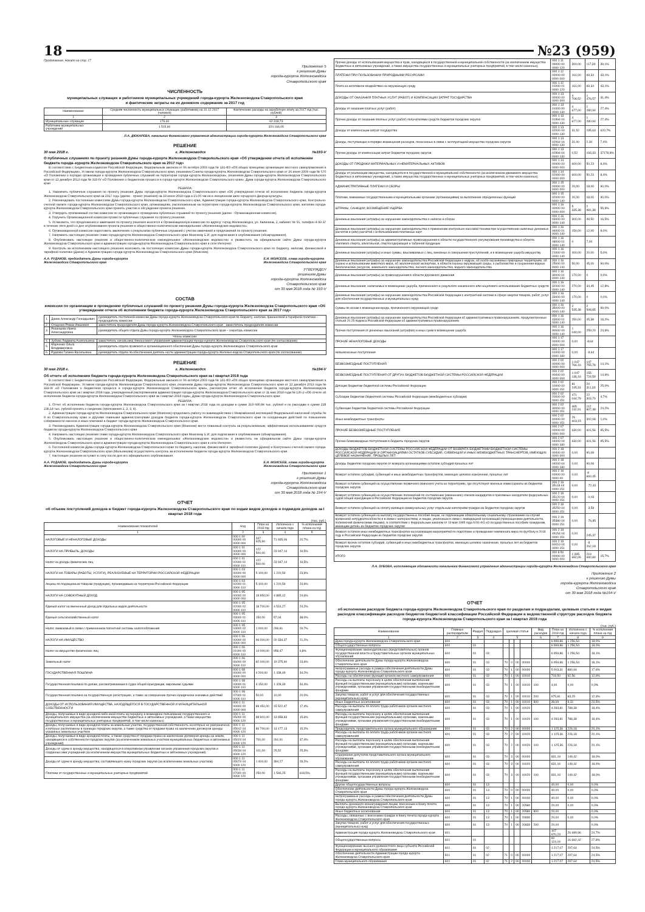18 №23 (959)
Продолжение. Начало на стр. 17
Приложение 5
к решению Думы
города-курорта Железноводска
Ставропольского края
ЧИСЛЕННОСТЬ
муниципальных служащих и работников муниципальных учреждений города-курорта Железноводска Ставропольского края
и фактические затраты на их денежное содержание за 2017 год
| Наименование | Средняя численность муниципальных служащих (работников) на 31.12.2017 (человек) | Фактические расходы на заработную плату за 2017 год (тыс. рублей) |
| --- | --- | --- |
| 1 | 2 | 3 |
| Муниципальные служащие | 176,60 | 62 318,73 |
| Работники муниципальных учреждений | 1 515,90 | 324 166,05 |
Л.А. ДЮКАРЕВА, начальник Финансового управления администрации города-курорта Железноводска Ставропольского края
РЕШЕНИЕ
30 мая 2018 г. г. Железноводск №193-V
О публичных слушаниях по проекту решения Думы города-курорта Железноводска Ставропольского края «Об утверждении отчета об исполнении бюджета города–курорта Железноводска Ставропольского края за 2017 год»
В соответствии с Бюджетным кодексом Российской Федерации, Федеральным законом от 06 октября 2003 года № 131-ФЗ «Об общих принципах организации местного самоуправления в Российской Федерации», Уставом города-курорта Железноводска Ставропольского края, решением Совета города-курорта Железноводска Ставропольского края от 26 июня 2009 года № 570 «О Положении о порядке организации и проведения публичных слушаний на территории города-курорта Железноводска», решением Думы города-курорта Железноводска Ставропольского края от 12 декабря 2013 года № 333-IV «О Положении о бюджетном процессе в городе-курорте Железноводске Ставропольского края», Дума города-курорта Железноводска Ставропольского края
РЕШИЛА:
1. Назначить публичные слушания по проекту решения Думы города-курорта Железноводска Ставропольского края «Об утверждении отчета об исполнении бюджета города-курорта Железноводска Ставропольского края за 2017 год» (далее - проект решения) на 19 июня 2018 года в 15.00 часов в лекционном зале городского Дворца культуры.
2. Рекомендовать постоянным комиссиям Думы города-курорта Железноводска Ставропольского края, Администрации города-курорта Железноводска Ставропольского края, Контрольно-счетной палате города-курорта Железноводска Ставропольского края, организациям, расположенным на территории города-курорта Железноводска Ставропольского края, жителям города-курорта Железноводска Ставропольского края принять участие в обсуждении проекта решения.
3. Утвердить прилагаемый состав комиссии по организации и проведению публичных слушаний по проекту решения (далее - Организационная комиссия).
4. Поручить Организационной комиссии провести публичные слушания по проекту решения.
5. Установить, что предложения и замечания по проекту решения вносятся в Организационную комиссию по адресу: город Железноводск, ул. Калинина, 2, кабинет № 55, телефон 4-93-37 в течение пяти дней со дня опубликования проекта решения в общественно-политическом еженедельнике «Железноводские ведомости».
6. Организационной комиссии подготовить заключение о результатах публичных слушаний с учетом замечаний и предложений по проекту решения.
7. Направить настоящее решение главе города-курорта Железноводска Ставропольского края Моисееву Е.И. для подписания и опубликования (обнародования).
8. Опубликовать настоящее решение в общественно-политическом еженедельнике «Железноводские ведомости» и разместить на официальном сайте Думы города-курорта Железноводска Ставропольского края и администрации города-курорта Железноводска Ставропольского края в сети Интернет.
9. Контроль за исполнением настоящего решения возложить на постоянную комиссию Думы города-курорта Железноводска Ставропольского края по бюджету, налогам, финансовой и тарифной политике (Дзиов) и Администрацию города-курорта Железноводска Ставропольского края (Моисеев).
А.А. РУДАКОВ, председатель Думы города-курорта
Железноводска Ставропольского края Е.И. МОИСЕЕВ, глава города-курорта
Железноводска Ставропольского края
УТВЕРЖДЕН
решением Думы
города-курорта Железноводска
Ставропольского края
от 30 мая 2018 года № 193-V
СОСТАВ
комиссии по организации и проведению публичных слушаний по проекту решения Думы города-курорта Железноводска Ставропольского края «Об утверждении отчета об исполнении бюджета города-курорта Железноводска Ставропольского края за 2017 год»
| 1. | Дзиов Александр Геннадьевич | руководитель постоянной комиссии Думы города-курорта Железноводска Ставропольского края по бюджету, налогам, финансовой и тарифной политике – председатель комиссии |
| 2. | Стаценко Роман Иванович | заместитель председателя Думы города-курорта Железноводска Ставропольского края - заместитель председателя комиссии |
| 3. | Резанцева Ирина Александровна | руководитель общего отдела Думы города-курорта Железноводска Ставропольского края – секретарь комиссии |
| Члены комиссии: | | |
| 4. | Зубова Людмила Анатольевна | заместитель начальника Финансового управления администрации города-курорта Железноводска Ставропольского края (по согласованию) |
| 5. | Марченко Ольга Владимировна | руководитель отдела правового и организационного обеспечения Думы города-курорта Железноводска Ставропольского края |
| 6. | Рудкова Галина Васильевна | руководитель отдела по обеспечению деятель-ности администрации города-курорта Железно-водска Ставропольского края (по согласованию) |
РЕШЕНИЕ
30 мая 2018 г. г. Железноводск №194-V
Об отчете об исполнении бюджета города-курорта Железноводска Ставропольского края за I квартал 2018 года
В соответствии с Бюджетным кодексом Российской Федерации, Федеральным законом от 06 октября 2003 года № 131-ФЗ «Об общих принципах организации местного самоуправления в Российской Федерации», Уставом города-курорта Железноводска Ставропольского края, решением Думы города-курорта Железноводска Ставропольского края от 12 декабря 2013 года № 333-IV «О Положении о бюджетном процессе в городе-курорте Железноводске Ставропольского края», рассмотрев отчет об исполнении бюджета города-курорта Железноводска Ставропольского края за I квартал 2018 года, утвержденный распоряжением администрации города-курорта Железноводска Ставропольского края от 11 мая 2018 года № 135-р «Об отчете об исполнении бюджета города-курорта Железноводска Ставропольского края за I квартал 2018 года», Дума города-курорта Железноводска Ставропольского края
РЕШИЛА:
1. Отчет об исполнении бюджета города-курорта Железноводска Ставропольского края за I квартал 2018 года по доходам в сумме 219 690,84 тыс. рублей и по расходам в сумме 228 236,14 тыс. рублей принять к сведению (приложения 1, 2, 3, 4).
2. Администрации города-курорта Железноводска Ставропольского края (Моисеев) продолжить работу по взаимодействию с Межрайонной инспекцией Федеральной налоговой службы № 9 по Ставропольскому краю и другими главными администраторами доходов бюджета города-курорта Железноводска Ставропольского края по координации действий по повышению собираемости налогов и иных платежей в бюджет города-курорта Железноводска Ставропольского края.
3. Рекомендовать Администрации города-курорта Железноводска Ставропольского края (Моисеев) вести плановый контроль за результативным, эффективным использованием средств бюджета города-курорта Железноводска Ставропольского края.
4. Направить настоящее решение главе города-курорта Железноводска Ставропольского края Моисееву Е.И. для подписания и опубликования (обнародования).
5. Опубликовать настоящее решение в общественно-политическом еженедельнике «Железноводские ведомости» и разместить на официальном сайте Думы города-курорта Железноводска Ставропольского края и администрации города-курорта Железноводска Ставропольского края в сети Интернет.
6. Постоянной комиссии Думы города-курорта Железноводска Ставропольского края по бюджету, налогам, финансовой и тарифной политике (Дзиов) и Контрольно-счетной палате города-курорта Железноводска Ставропольского края (Мельникова) осуществлять контроль за исполнением бюджета города-курорта Железноводска Ставропольского края.
7. Настоящее решение вступает в силу после дня его официального опубликования.
А.А. РУДАКОВ, председатель Думы города-курорта
Железноводска Ставропольского края Е.И. МОИСЕЕВ, глава города-курорта
Железноводска Ставропольского края
Приложение 1
к решению Думы
города-курорта Железноводска
Ставропольского края
от 30 мая 2018 года № 194-V
ОТЧЕТ
об объеме поступлений доходов в бюджет города-курорта Железноводска Ставропольского края по кодам видов доходов и подвидов доходов за I квартал 2018 года
(тыс. руб.)
| Наименование показателей | Код | План на 2018 год | Исполнено с начала года | % исполнения плана на год |
| --- | --- | --- | --- | --- |
| 1 | 2 | 3 | 4 | 5 |
| НАЛОГОВЫЕ И НЕНАЛОГОВЫЕ ДОХОДЫ | 000 1 00 00000 00 0000 000 | 347 925,90 | 71 935,06 | 20,7% |
| НАЛОГИ НА ПРИБЫЛЬ, ДОХОДЫ | 000 1 01 00000 00 0000 000 | 122 500,00 | 23 947,14 | 19,5% |
| Налог на доходы физических лиц | 000 1 01 02000 01 0000 110 | 122 500,00 | 23 947,14 | 19,5% |
| НАЛОГИ НА ТОВАРЫ (РАБОТЫ, УСЛУГИ), РЕАЛИЗУЕМЫЕ НА ТЕРРИТОРИИ РОССИЙСКОЙ ФЕДЕРАЦИИ | 000 1 03 00000 00 0000 000 | 5 100,00 | 1 220,59 | 23,9% |
| Акцизы по подакцизным товарам (продукции), производимым на территории Российской Федерации | 000 1 03 02000 01 0000 110 | 5 100,00 | 1 220,59 | 23,9% |
| НАЛОГИ НА СОВОКУПНЫЙ ДОХОД | 000 1 05 00000 00 0000 000 | 19 850,00 | 4 885,12 | 24,6% |
| Единый налог на вмененный доход для отдельных видов деятельности | 000 1 05 02000 02 0000 110 | 18 700,00 | 4 531,27 | 24,2% |
| Единый сельскохозяйственный налог | 000 1 05 03000 01 0000 110 | 150,00 | 57,04 | 38,0% |
| Налог, взимаемый в связи с применением патентной системы налогообложения | 000 1 05 04000 02 0000 110 | 1 000,00 | 296,81 | 29,7% |
| НАЛОГИ НА ИМУЩЕСТВО | 000 1 06 00000 00 0000 000 | 96 000,00 | 20 334,37 | 21,2% |
| Налог на имущество физических лиц | 000 1 06 01000 00 0000 110 | 14 000,00 | 958,47 | 6,8% |
| Земельный налог | 000 1 06 06000 00 0000 110 | 82 000,00 | 19 375,90 | 23,6% |
| ГОСУДАРСТВЕННАЯ ПОШЛИНА | 000 1 08 00000 00 0000 000 | 4 200,00 | 1 438,49 | 34,2% |
| Государственная пошлина по делам, рассматриваемым в судах общей юрисдикции, мировыми судьями | 000 1 08 03000 01 0000 110 | 4 150,00 | 1 428,49 | 34,4% |
| Государственная пошлина за государственную регистрацию, а также за совершение прочих юридически значимых действий | 000 1 08 07000 01 0000 110 | 50,00 | 10,00 | 20,0% |
| ДОХОДЫ ОТ ИСПОЛЬЗОВАНИЯ ИМУЩЕСТВА, НАХОДЯЩЕГОСЯ В ГОСУДАРСТВЕННОЙ И МУНИЦИПАЛЬНОЙ СОБСТВЕННОСТИ | 000 1 11 00000 00 0000 000 | 89 451,00 | 15 522,47 | 17,4% |
| Доходы, получаемые в виде арендной либо иной платы за передачу в возмездное пользование государственного и муниципального имущества (за исключением имущества бюджетных и автономных учреждений, а также имущества государственных и муниципальных унитарных предприятий, в том числе казенных) | 000 1 11 05000 00 0000 120 | 88 901,00 | 13 858,83 | 15,6% |
| Доходы, получаемые в виде арендной платы за земельные участки, государственная собственность на которые не разграничена и которые расположены в границах городских округов, а также средства от продажи права на заключение договоров аренды указанных земельных участков | 000 1 11 05012 04 0000 120 | 86 700,00 | 13 177,13 | 15,2% |
| Доходы, получаемые в виде арендной платы, а также средства от продажи права на заключение договоров аренды за земли, находящиеся в собственности городских округов (за исключением земельных участков муниципальных бюджетных и автономных учреждений) | 000 1 11 05024 04 0000 120 | 700,00 | 261,91 | 37,4% |
| Доходы от сдачи в аренду имущества, находящегося в оперативном управлении органов управления городских округов и созданных ими учреждений (за исключением имущества муниципальных бюджетных и автономных учреждений) | 000 1 11 05034 04 0000 120 | 101,00 | 25,52 | 25,3% |
| Доходы от сдачи в аренду имущества, составляющего казну городских округов (за исключением земельных участков) | 000 1 11 05074 04 0000 120 | 1 400,00 | 394,27 | 28,2% |
| Платежи от государственных и муниципальных унитарных предприятий | 000 1 11 07000 00 0000 120 | 250,00 | 1 546,25 | 618,5% |
| Прочие доходы от использования имущества и прав, находящихся в государственной и муниципальной собственности (за исключением имущества бюджетных и автономных учреждений, а также имущества государственных и муниципальных унитарных предприятий, в том числе казенных) | 000 1 11 09000 00 0000 120 | 300,00 | 117,39 | 39,1% |
| ПЛАТЕЖИ ПРИ ПОЛЬЗОВАНИИ ПРИРОДНЫМИ РЕСУРСАМИ | 000 1 12 00000 00 0000 000 | 161,00 | 69,34 | 43,1% |
| Плата за негативное воздействие на окружающую среду | 000 1 12 01000 01 0000 120 | 161,00 | 69,34 | 43,1% |
| ДОХОДЫ ОТ ОКАЗАНИЯ ПЛАТНЫХ УСЛУГ (РАБОТ) И КОМПЕНСАЦИИ ЗАТРАТ ГОСУДАРСТВА | 000 1 13 00000 00 0000 000 | 4 708,52 | 1 476,57 | 31,4% |
| Доходы от оказания платных услуг (работ) | 000 1 13 01000 00 0000 130 | 4 677,00 | 1 280,94 | 27,4% |
| Прочие доходы от оказания платных услуг (работ) получателями средств бюджетов городских округов | 000 1 13 01994 04 0000 130 | 4 677,00 | 1 280,94 | 27,4% |
| Доходы от компенсации затрат государства | 000 1 13 02000 00 0000 130 | 31,52 | 195,63 | 620,7% |
| Доходы, поступающие в порядке возмещения расходов, понесенных в связи с эксплуатацией имущества городских округов | 000 1 13 02064 04 0000 130 | 31,00 | 2,30 | 7,4% |
| Прочие доходы от компенсации затрат бюджетов городских округов | 000 1 13 02994 04 0000 130 | 0,52 | 193,33 | 37178,8% |
| ДОХОДЫ ОТ ПРОДАЖИ МАТЕРИАЛЬНЫХ И НЕМАТЕРИАЛЬНЫХ АКТИВОВ | 000 1 14 00000 00 0000 000 | 600,00 | 50,23 | 8,4% |
| Доходы от реализации имущества, находящегося в государственной и муниципальной собственности (за исключением движимого имущества бюджетных и автономных учреждений, а также имущества государственных и муниципальных унитарных предприятий, в том числе казенных) | 000 1 14 02000 00 0000 000 | 600,00 | 50,23 | 8,4% |
| АДМИНИСТРАТИВНЫЕ ПЛАТЕЖИ И СБОРЫ | 000 1 15 00000 00 0000 000 | 20,00 | 18,00 | 90,0% |
| Платежи, взимаемые государственными и муниципальными органами (организациями) за выполнение определенных функций | 000 1 15 02000 00 0000 140 | 20,00 | 18,00 | 90,0% |
| ШТРАФЫ, САНКЦИИ, ВОЗМЕЩЕНИЕ УЩЕРБА | 000 1 16 00000 00 0000 000 | 5 335,38 | 2 981,38 | 55,9% |
| Денежные взыскания (штрафы) за нарушение законодательства о налогах и сборах | 000 1 16 03000 00 0000 140 | 300,00 | 49,50 | 16,5% |
| Денежные взыскания (штрафы) за нарушение законодательства о применении контрольно-кассовой техники при осуществлении наличных денежных расчетов и (или) расчетов с использованием платежных карт | 000 1 16 06000 01 0000 140 | 150,00 | 12,00 | 8,0% |
| Денежные взыскания (штрафы) за административные правонарушения в области государственного регулирования производства и оборота этилового спирта, алкогольной, спиртосодержащей и табачной продукции | 000 1 16 08000 01 0000 140 | 0 | 7,00 | |
| Денежные взыскания (штрафы) и иные суммы, взыскиваемые с лиц, виновных в совершении преступлений, и в возмещение ущерба имуществу | 000 1 16 21000 00 0000 140 | 400,00 | 20,00 | 5,0% |
| Денежные взыскания (штрафы) за нарушение законодательства Российской Федерации о недрах, об особо охраняемых природных территориях, об охране и использовании животного мира, об экологической экспертизе, в области охраны окружающей среды, о рыболовстве и сохранении водных биологических ресурсов, земельного законодательства, лесного законодательства, водного законодательства | 000 1 16 25000 00 0000 140 | 50,00 | 45,00 | 90,0% |
| Денежные взыскания (штрафы) за правонарушения в области дорожного движения | 000 1 16 30000 01 0000 140 | 170,00 | 0 | 0,0% |
| Денежные взыскания, налагаемые в возмещение ущерба, причиненного в результате незаконного или нецелевого использования бюджетных средств | 000 1 16 32000 00 0000 140 | 270,00 | 34,45 | 12,8% |
| Денежные взыскания (штрафы) за нарушение законодательства Российской Федерации о контрактной системе в сфере закупок товаров, работ, услуг для обеспечения государственных и муниципальных нужд | 000 1 16 33000 00 0000 140 | 170,00 | 0 | 0,0% |
| Суммы по искам о возмещении вреда, причиненного окружающей среде | 000 1 16 35000 00 0000 140 | 2 535,38 | 2 508,85 | 99,0% |
| Денежные взыскания (штрафы) за нарушение законодательства Российской Федерации об административных правонарушениях, предусмотренные статьей 20.25 Кодекса Российской Федерации об административных правонарушениях | 000 1 16 43000 01 0000 140 | 250,00 | 45,38 | 18,2% |
| Прочие поступления от денежных взысканий (штрафов) и иных сумм в возмещение ущерба | 000 1 16 90000 00 0000 140 | 1 040,00 | 259,20 | 24,9% |
| ПРОЧИЕ НЕНАЛОГОВЫЕ ДОХОДЫ | 000 1 17 00000 00 0000 000 | 0,00 | -8,64 | |
| Невыясненные поступления | 000 1 17 01000 00 0000 180 | 0,00 | - 8,64 | |
| БЕЗВОЗМЕЗДНЫЕ ПОСТУПЛЕНИЯ | 000 2 00 00000 00 0000 000 | 1 047 766,16 | 147 755,78 | 14,1% |
| БЕЗВОЗМЕЗДНЫЕ ПОСТУПЛЕНИЯ ОТ ДРУГИХ БЮДЖЕТОВ БЮДЖЕТНОЙ СИСТЕМЫ РОССИЙСКОЙ ФЕДЕРАЦИИ | 000 2 02 00000 00 0000 000 | 1 047 136,16 | 155 724,59 | 14,9% |
| Дотации бюджетам бюджетной системы Российской Федерации | 000 2 02 10000 00 0000 151 | 81 245,31 | 20 311,33 | 25,0% |
| Субсидии бюджетам бюджетной системы Российской Федерации (межбюджетные субсидии) | 000 2 02 20000 00 0000 151 | 471 044,79 | 22 303,70 | 4,7% |
| Субвенции бюджетам бюджетной системы Российской Федерации | 000 2 02 30000 00 0000 151 | 465 242,91 | 112 807,48 | 24,2% |
| Иные межбюджетные трансферты | 000 2 02 40000 00 0000 151 | 29 603,15 | 302,08 | 1,0% |
| ПРОЧИЕ БЕЗВОЗМЕЗДНЫЕ ПОСТУПЛЕНИЯ | 000 2 07 00000 00 0000 000 | 630,00 | 601,56 | 95,5% |
| Прочие безвозмездные поступления в бюджеты городских округов | 000 2 07 04000 04 0000 180 | 630,00 | 601,56 | 95,5% |
| ДОХОДЫ БЮДЖЕТОВ БЮДЖЕТНОЙ СИСТЕМЫ РОССИЙСКОЙ ФЕДЕРАЦИИ ОТ ВОЗВРАТА БЮДЖЕТАМИ БЮДЖЕТНОЙ СИСТЕМЫ РОССИЙСКОЙ ФЕДЕРАЦИИ И ОРГАНИЗАЦИЯМИ ОСТАТКОВ СУБСИДИЙ, СУБВЕНЦИЙ И ИНЫХ МЕЖБЮДЖЕТНЫХ ТРАНСФЕРТОВ, ИМЕЮЩИХ ЦЕЛЕВОЕ НАЗНАЧЕНИЕ, ПРОШЛЫХ ЛЕТ | 000 2 18 00000 00 0000 000 | 0,00 | 90,08 | |
| Доходы бюджетов городских округов от возврата организациями остатков субсидий прошлых лет | 000 2 18 04000 04 0000 180 | 0,00 | 90,08 | |
| Возврат остатков субсидий, субвенций и иных межбюджетных трансфертов, имеющих целевое назначение, прошлых лет | 000 2 19 00000 00 0000 00 | 0,00 | -8 660,45 | |
| Возврат остатков субвенций на осуществление первичного воинского учета на территориях, где отсутствуют военные комиссариаты из бюджетов городских округов | 000 2 19 35118 04 0000 151 | 0,00 | - 72,43 | |
| Возврат остатков субвенций на осуществление полномочий по составлению (изменению) списков кандидатов в присяжные заседатели федеральных судов общей юрисдикции в Российской Федерации из бюджетов городских округов | 000 2 19 35120 04 0000 151 | 0,00 | - 0,03 | |
| Возврат остатков субвенций на оплату жилищно-коммунальных услуг отдельным категориям граждан из бюджетов городских округов | 000 2 19 35250 04 0000 151 | 0,00 | - 3,59 | |
| Возврат остатков субвенций на выплату государственных пособий лицам, не подлежащим обязательному социальному страхованию на случай временной нетрудоспособности и в связи с материнством, и лицам, уволенным в связи с ликвидацией организаций (прекращением деятельности, полномочий физическими лицами), в соответствии с Федеральным законом от 19 мая 1995 года N 81-ФЗ «О государственных пособиях гражданам, имеющим детей» из бюджетов городских округов | 000 2 19 35380 04 0000 151 | 0,00 | - 76,85 | |
| Возврат остатков иных межбюджетных трансфертов на реализацию мероприятий по подготовке и проведению чемпионата мира по футболу в 2018 году в Российской Федерации из бюджетов городских округов | 000 2 19 45154 04 0000 151 | 0,00 | - 245,37 | |
| Возврат прочих остатков субсидий, субвенций и иных межбюджетных трансфертов, имеющих целевое назначение, прошлых лет из бюджетов городских округов | 000 2 19 60010 04 0000 151 | 0,00 | - 8 262,18 | |
| ИТОГО | 000 8 50 00000 00 0000 000 | 1 395 692,06 | 219 690,84 | 15,7% |
Л.А. ЗУБОВА, исполняющая обязанности начальника Финансового управления администрации города-курорта Железноводска Ставропольского края
Приложение 2
к решению Думы
города-курорта Железноводска
Ставропольского края
от 30 мая 2018 года №194-V
ОТЧЕТ
об исполнении расходов бюджета города-курорта Железноводска Ставропольского края по разделам и подразделам, целевым статьям и видам расходов классификации расходов бюджетов бюджетной классификации Российской Федерации в ведомственной структуре расходов бюджета города-курорта Железноводска Ставропольского края за I квартал 2018 года
(тыс. руб.)
| Наименование | Главные распорядители | Раздел | Подраздел | Целевая статья | | | | Вид расходов | План на 2018 год | Исполнено с начала года | % исполнения плана на год |
| --- | --- | --- | --- | --- | --- | --- | --- | --- | --- | --- | --- |
| 1 | 2 | 3 | 4 | 5 | | | | 6 | 7 | 8 | 9 |
| Дума города-курорта Железноводска Ставропольского края | 600 | | | | | | | | 6 999,86 | 1 256,54 | 18,0% |
| Общегосударственные вопросы | 600 | 01 | | | | | | | 6 999,86 | 1 256,54 | 18,0% |
| Функционирование законодательных (представительных) органов государственной власти и представительных органов муниципальных образований | 600 | 01 | 03 | | | | | | 6 959,86 | 1 256,54 | 18,1% |
| Обеспечение деятельности Думы города-курорта Железноводска Ставропольского края | 600 | 01 | 03 | 70 | 0 | 00 | 00000 | | 6 959,86 | 1 256,54 | 18,1% |
| Непрограммные расходы в рамках обеспечения деятельности Думы города-курорта Железноводска Ставропольского края | 600 | 01 | 03 | 70 | 1 | 00 | 00000 | | 5 003,31 | 880,94 | 17,6% |
| Расходы на обеспечение функций органов местного самоуправления | 600 | 01 | 03 | 70 | 1 | 00 | 10010 | | 719,50 | 92,56 | 12,9% |
| Расходы на выплаты персоналу в целях обеспечения выполнения функций государственными (муниципальными) органами, казенными учреждениями, органами управления государственными внебюджетными фондами | 600 | 01 | 03 | 70 | 1 | 00 | 10010 | 100 | 4,00 | 0,00 | 0,0% |
| Закупка товаров, работ и услуг для обеспечения государственных (муниципальных) нужд | 600 | 01 | 03 | 70 | 1 | 00 | 10010 | 200 | 675,81 | 83,25 | 12,3% |
| Иные бюджетные ассигнования | 600 | 01 | 03 | 70 | 1 | 00 | 10010 | 800 | 39,69 | 9,31 | 23,5% |
| Расходы на выплаты по оплате труда работников органов местного самоуправления | 600 | 01 | 03 | 70 | 1 | 00 | 10020 | | 4 283,81 | 788,38 | 18,4% |
| Расходы на выплаты персоналу в целях обеспечения выполнения функций государственными (муниципальными) органами, казенными учреждениями, органами управления государственными внебюджетными фондами | 600 | 01 | 03 | 70 | 1 | 00 | 10020 | 100 | 4 283,81 | 788,38 | 18,4% |
| Председатель представительного органа муниципального образования | 600 | 01 | 03 | 70 | 2 | 00 | 00000 | | 1 125,36 | 226,18 | 20,1% |
| Расходы на выплаты по оплате труда работников органов местного самоуправления | 600 | 01 | 03 | 70 | 2 | 00 | 10020 | | 1 125,36 | 226,18 | 20,1% |
| Расходы на выплаты персоналу в целях обеспечения выполнения функций государственными (муниципальными) органами, казенными учреждениями, органами управления государственными внебюджетными фондами | 600 | 01 | 03 | 70 | 2 | 00 | 10020 | 100 | 1 125,36 | 226,18 | 20,1% |
| Содержание депутатов представительного органа муниципального образования | 600 | 01 | 03 | 70 | 3 | 00 | 00000 | | 831,19 | 149,42 | 18,0% |
| Расходы на выплаты по оплате труда работников органов местного самоуправления | 600 | 01 | 03 | 70 | 3 | 00 | 10020 | | 831,19 | 149,42 | 18,0% |
| Расходы на выплаты персоналу в целях обеспечения выполнения функций государственными (муниципальными) органами, казенными учреждениями, органами управления государственными внебюджетными фондами | 600 | 01 | 03 | 70 | 3 | 00 | 10020 | 100 | 831,19 | 149,42 | 18,0% |
| Другие общегосударственные вопросы | 600 | 01 | 13 | | | | | | 40,00 | 0,00 | 0,0% |
| Обеспечение деятельности Думы города-курорта Железноводска Ставропольского края | 600 | 01 | 13 | 70 | 0 | 00 | 00000 | | 40,00 | 0,00 | 0,0% |
| Непрограммные расходы в рамках обеспечения деятельности Думы города-курорта Железноводска Ставропольского края | 600 | 01 | 13 | 70 | 1 | 00 | 00000 | | 40,00 | 0,00 | 0,0% |
| Выплаты денежного вознаграждения лицам, внесенным в Книгу почета города-курорта Железноводска Ставропольского края | 600 | 01 | 13 | 70 | 1 | 00 | 20580 | | 20,00 | 0,00 | 0,0% |
| Иные бюджетные ассигнования | 600 | 01 | 13 | 70 | 1 | 00 | 20580 | 800 | 20,00 | | 0,0% |
| Расходы, связанные с внесением граждан в Книгу почета города-курорта Железноводска Ставропольского края | 600 | 01 | 13 | 70 | 1 | 00 | 20830 | | 20,00 | 0,00 | 0,0% |
| Закупка товаров, работ и услуг для обеспечения государственных (муниципальных) нужд | 600 | 01 | 13 | 70 | 1 | 00 | 20830 | 200 | 20,00 | | 0,0% |
| Администрация города-курорта Железноводска Ставропольского края | 601 | | | | | | | | 107 970,23 | 26 699,96 | 24,7% |
| Общегосударственные вопросы | 601 | 01 | | | | | | | 60 124,19 | 16 692,42 | 27,8% |
| Функционирование высшего должностного лица субъекта Российской Федерации и муниципального образования | 601 | 01 | 02 | | | | | | 1 217,07 | 297,64 | 24,5% |
| Обеспечение деятельности Администрации города-курорта Железноводска Ставропольского края | 601 | 01 | 02 | 71 | 0 | 00 | 00000 | | 1 217,07 | 297,64 | 24,5% |
| Глава муниципального образования | 601 | 01 | 02 | 71 | 2 | 00 | 00000 | | 1 217,07 | 297,64 | 24,5% |